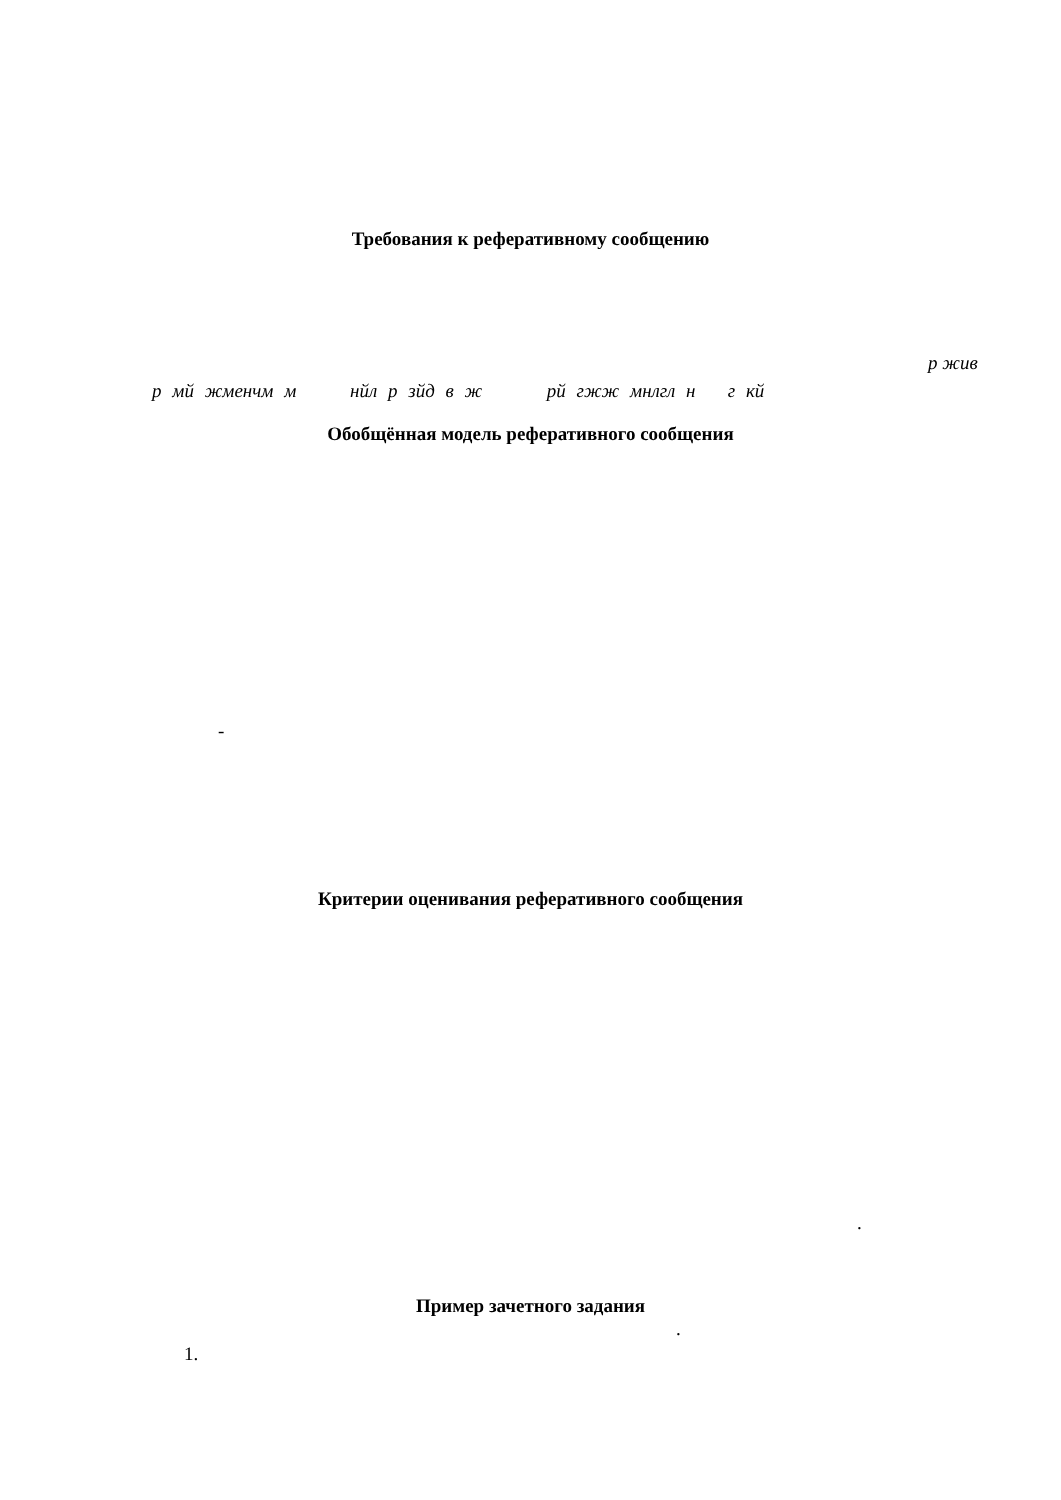Требования к реферативному сообщению
р жив
р мй жменчм м нйл р зйд в ж рй гжж мнлгл н г кй
Обобщённая модель реферативного сообщения
-
Критерии оценивания реферативного сообщения
.
Пример зачетного задания
.
1.